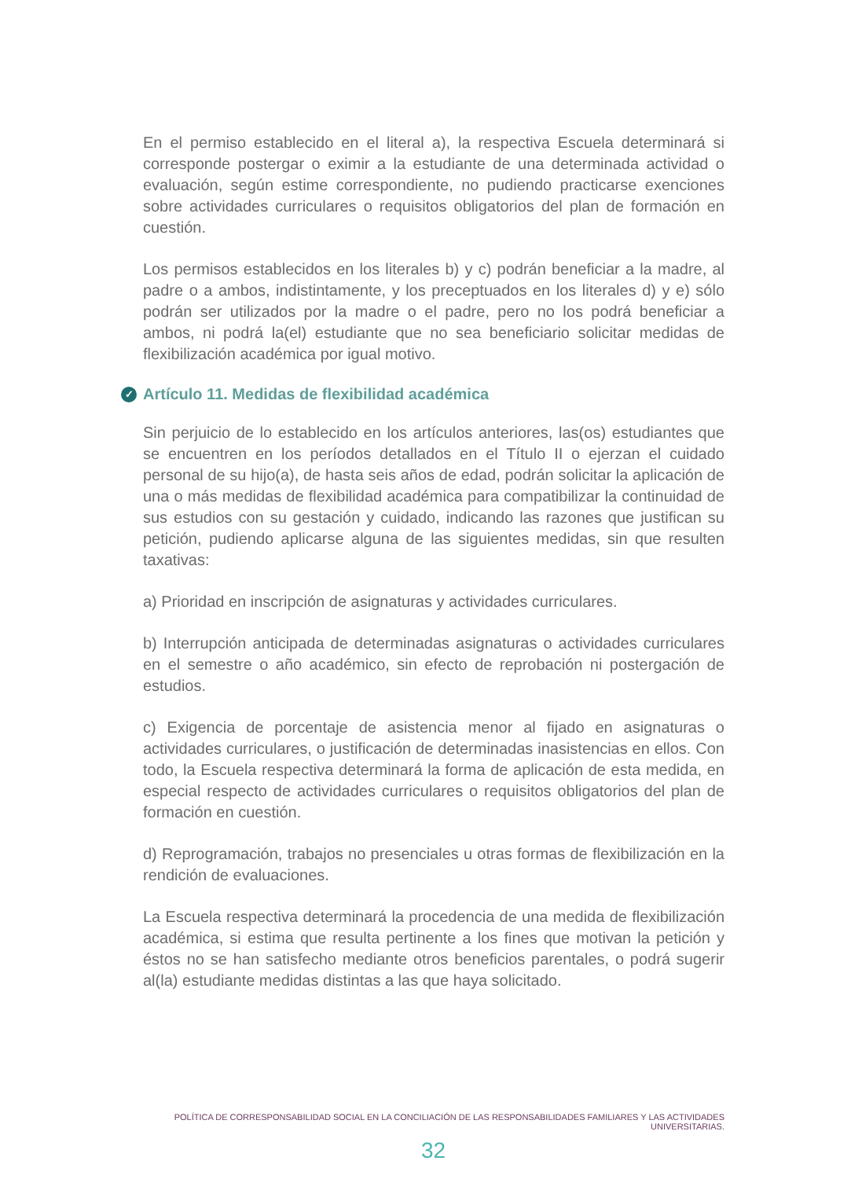En el permiso establecido en el literal a), la respectiva Escuela determinará si corresponde postergar o eximir a la estudiante de una determinada actividad o evaluación, según estime correspondiente, no pudiendo practicarse exenciones sobre actividades curriculares o requisitos obligatorios del plan de formación en cuestión.
Los permisos establecidos en los literales b) y c) podrán beneficiar a la madre, al padre o a ambos, indistintamente, y los preceptuados en los literales d) y e) sólo podrán ser utilizados por la madre o el padre, pero no los podrá beneficiar a ambos, ni podrá la(el) estudiante que no sea beneficiario solicitar medidas de flexibilización académica por igual motivo.
✓ Artículo 11. Medidas de flexibilidad académica
Sin perjuicio de lo establecido en los artículos anteriores, las(os) estudiantes que se encuentren en los períodos detallados en el Título II o ejerzan el cuidado personal de su hijo(a), de hasta seis años de edad, podrán solicitar la aplicación de una o más medidas de flexibilidad académica para compatibilizar la continuidad de sus estudios con su gestación y cuidado, indicando las razones que justifican su petición, pudiendo aplicarse alguna de las siguientes medidas, sin que resulten taxativas:
a) Prioridad en inscripción de asignaturas y actividades curriculares.
b) Interrupción anticipada de determinadas asignaturas o actividades curriculares en el semestre o año académico, sin efecto de reprobación ni postergación de estudios.
c) Exigencia de porcentaje de asistencia menor al fijado en asignaturas o actividades curriculares, o justificación de determinadas inasistencias en ellos. Con todo, la Escuela respectiva determinará la forma de aplicación de esta medida, en especial respecto de actividades curriculares o requisitos obligatorios del plan de formación en cuestión.
d) Reprogramación, trabajos no presenciales u otras formas de flexibilización en la rendición de evaluaciones.
La Escuela respectiva determinará la procedencia de una medida de flexibilización académica, si estima que resulta pertinente a los fines que motivan la petición y éstos no se han satisfecho mediante otros beneficios parentales, o podrá sugerir al(la) estudiante medidas distintas a las que haya solicitado.
POLÍTICA DE CORRESPONSABILIDAD SOCIAL EN LA CONCILIACIÓN DE LAS RESPONSABILIDADES FAMILIARES Y LAS ACTIVIDADES UNIVERSITARIAS.
32